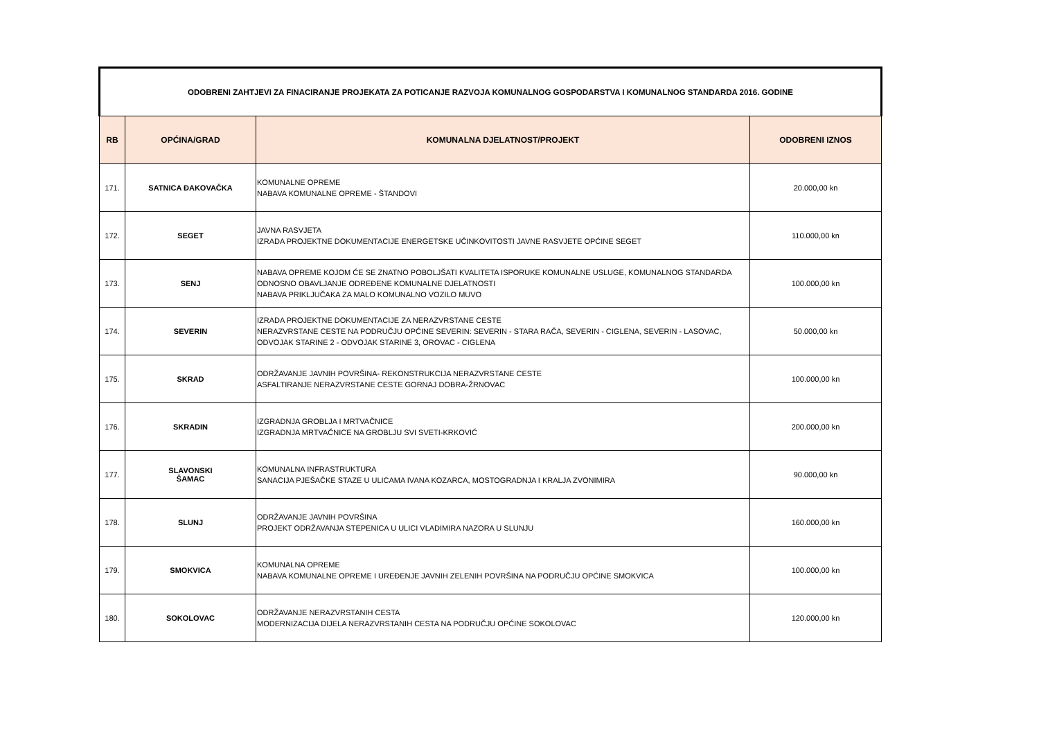| ODOBRENI ZAHTJEVI ZA FINACIRANJE PROJEKATA ZA POTICANJE RAZVOJA KOMUNALNOG GOSPODARSTVA I KOMUNALNOG STANDARDA 2016. GODINE | | | |
| RB | OPĆINA/GRAD | KOMUNALNA DJELATNOST/PROJEKT | ODOBRENI IZNOS |
| 171. | SATNICA ĐAKOVAČKA | KOMUNALNE OPREME NABAVA KOMUNALNE OPREME - ŠTANDOVI | 20.000,00 kn |
| 172. | SEGET | JAVNA RASVJETA IZRADA PROJEKTNE DOKUMENTACIJE ENERGETSKE UČINKOVITOSTI JAVNE RASVJETE OPĆINE SEGET | 110.000,00 kn |
| 173. | SENJ | NABAVA OPREME KOJOM ĆE SE ZNATNO POBOLJŠATI KVALITETA ISPORUKE KOMUNALNE USLUGE, KOMUNALNOG STANDARDA ODNOSNO OBAVLJANJE ODREĐENE KOMUNALNE DJELATNOSTI NABAVA PRIKLJUČAKA ZA MALO KOMUNALNO VOZILO MUVO | 100.000,00 kn |
| 174. | SEVERIN | IZRADA PROJEKTNE DOKUMENTACIJE ZA NERAZVRSTANE CESTE NERAZVRSTANE CESTE NA PODRUČJU OPĆINE SEVERIN: SEVERIN - STARA RAČA, SEVERIN - CIGLENA, SEVERIN - LASOVAC, ODVOJAK STARINE 2 - ODVOJAK STARINE 3, OROVAC - CIGLENA | 50.000,00 kn |
| 175. | SKRAD | ODRŽAVANJE JAVNIH POVRŠINA- REKONSTRUKCIJA NERAZVRSTANE CESTE ASFALTIRANJE NERAZVRSTANE CESTE GORNAJ DOBRA-ŽRNOVAC | 100.000,00 kn |
| 176. | SKRADIN | IZGRADNJA GROBLJA I MRTVAČNICE IZGRADNJA MRTVAČNICE NA GROBLJU SVI SVETI-KRKOVIĆ | 200.000,00 kn |
| 177. | SLAVONSKI ŠAMAC | KOMUNALNA INFRASTRUKTURA SANACIJA PJEŠAČKE STAZE U ULICAMA IVANA KOZARCA, MOSTOGRADNJA I KRALJA ZVONIMIRA | 90.000,00 kn |
| 178. | SLUNJ | ODRŽAVANJE JAVNIH POVRŠINA PROJEKT ODRŽAVANJA STEPENICA U ULICI VLADIMIRA NAZORA U SLUNJU | 160.000,00 kn |
| 179. | SMOKVICA | KOMUNALNA OPREME NABAVA KOMUNALNE OPREME I UREĐENJE JAVNIH ZELENIH POVRŠINA NA PODRUČJU OPĆINE SMOKVICA | 100.000,00 kn |
| 180. | SOKOLOVAC | ODRŽAVANJE NERAZVRSTANIH CESTA MODERNIZACIJA DIJELA NERAZVRSTANIH CESTA NA PODRUČJU OPĆINE SOKOLOVAC | 120.000,00 kn |